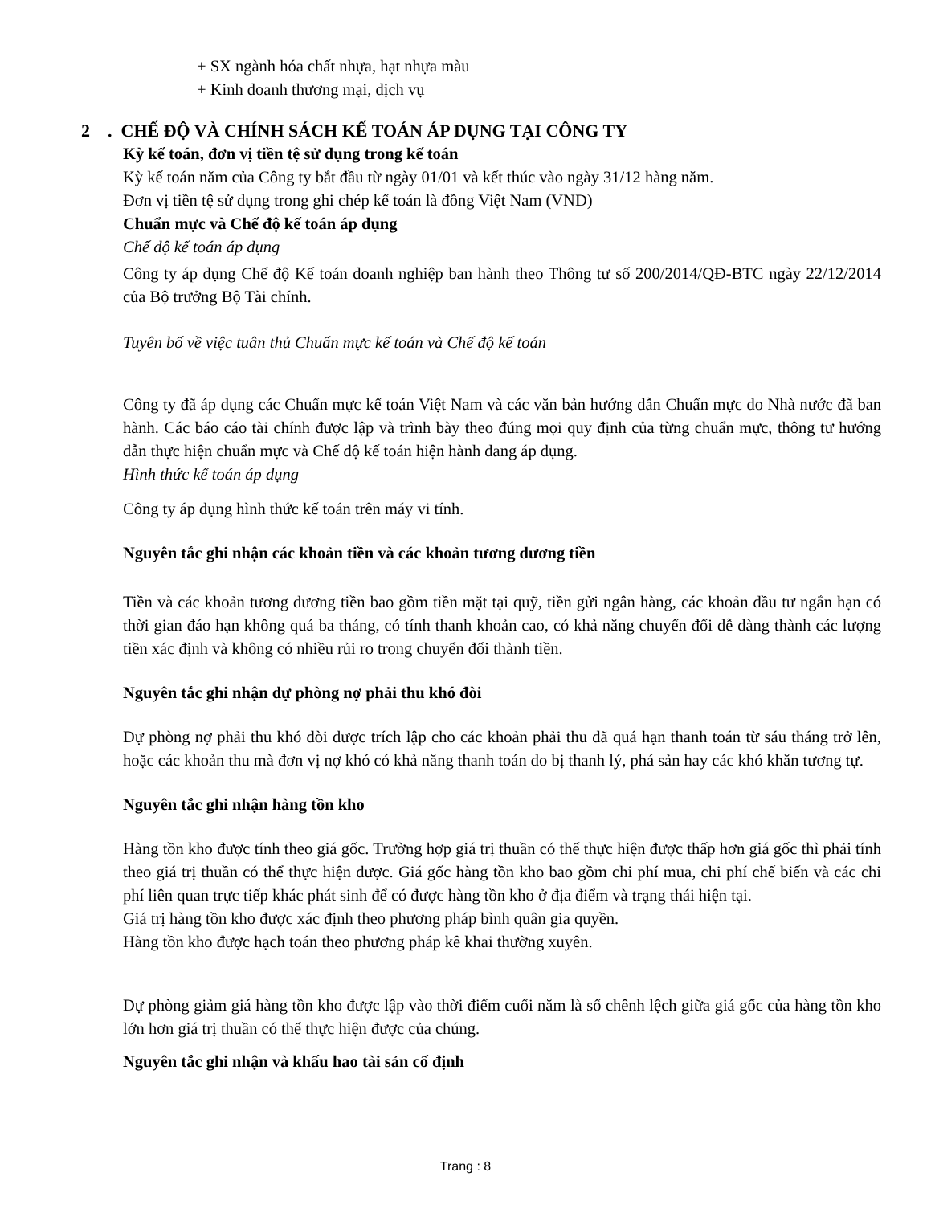+ SX ngành hóa chất nhựa, hạt nhựa màu
+ Kinh doanh thương mại, dịch vụ
2 . CHẾ ĐỘ VÀ CHÍNH SÁCH KẾ TOÁN ÁP DỤNG TẠI CÔNG TY
Kỳ kế toán, đơn vị tiền tệ sử dụng trong kế toán
Kỳ kế toán năm của Công ty bắt đầu từ ngày 01/01 và kết thúc vào ngày 31/12 hàng năm.
Đơn vị tiền tệ sử dụng trong ghi chép kế toán là đồng Việt Nam (VND)
Chuẩn mực và Chế độ kế toán áp dụng
Chế độ kế toán áp dụng
Công ty áp dụng Chế độ Kế toán doanh nghiệp ban hành theo Thông tư số 200/2014/QĐ-BTC ngày 22/12/2014 của Bộ trưởng Bộ Tài chính.
Tuyên bố về việc tuân thủ Chuẩn mực kế toán và Chế độ kế toán
Công ty đã áp dụng các Chuẩn mực kế toán Việt Nam và các văn bản hướng dẫn Chuẩn mực do Nhà nước đã ban hành. Các báo cáo tài chính được lập và trình bày theo đúng mọi quy định của từng chuẩn mực, thông tư hướng dẫn thực hiện chuẩn mực và Chế độ kế toán hiện hành đang áp dụng.
Hình thức kế toán áp dụng
Công ty áp dụng hình thức kế toán trên máy vi tính.
Nguyên tắc ghi nhận các khoản tiền và các khoản tương đương tiền
Tiền và các khoản tương đương tiền bao gồm tiền mặt tại quỹ, tiền gửi ngân hàng, các khoản đầu tư ngắn hạn có thời gian đáo hạn không quá ba tháng, có tính thanh khoản cao, có khả năng chuyển đổi dễ dàng thành các lượng tiền xác định và không có nhiều rủi ro trong chuyển đổi thành tiền.
Nguyên tắc ghi nhận dự phòng nợ phải thu khó đòi
Dự phòng nợ phải thu khó đòi được trích lập cho các khoản phải thu đã quá hạn thanh toán từ sáu tháng trở lên, hoặc các khoản thu mà đơn vị nợ khó có khả năng thanh toán do bị thanh lý, phá sản hay các khó khăn tương tự.
Nguyên tắc ghi nhận hàng tồn kho
Hàng tồn kho được tính theo giá gốc. Trường hợp giá trị thuần có thể thực hiện được thấp hơn giá gốc thì phải tính theo giá trị thuần có thể thực hiện được. Giá gốc hàng tồn kho bao gồm chi phí mua, chi phí chế biến và các chi phí liên quan trực tiếp khác phát sinh để có được hàng tồn kho ở địa điểm và trạng thái hiện tại.
Giá trị hàng tồn kho được xác định theo phương pháp bình quân gia quyền.
Hàng tồn kho được hạch toán theo phương pháp kê khai thường xuyên.
Dự phòng giảm giá hàng tồn kho được lập vào thời điểm cuối năm là số chênh lệch giữa giá gốc của hàng tồn kho lớn hơn giá trị thuần có thể thực hiện được của chúng.
Nguyên tắc ghi nhận và khấu hao tài sản cố định
Trang : 8